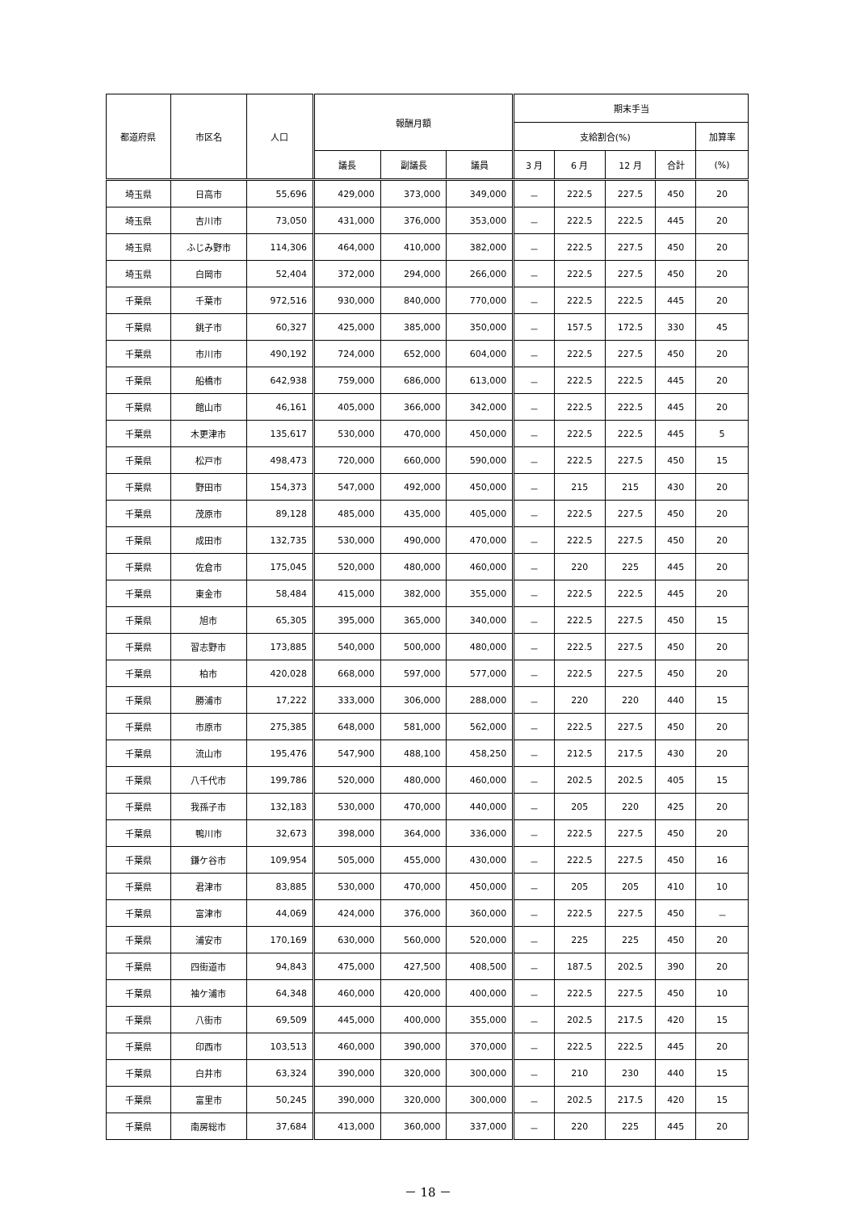| 都道府県 | 市区名 | 人口 | 報酬月額 | | | 期末手当 | | | | |
| --- | --- | --- | --- | --- | --- | --- | --- | --- | --- | --- |
| | | | | | | 支給割合(%) | | | | 加算率 |
| | | | 議長 | 副議長 | 議員 | 3 月 | 6 月 | 12 月 | 合計 | (%) |
| 埼玉県 | 日高市 | 55,696 | 429,000 | 373,000 | 349,000 | － | 222.5 | 227.5 | 450 | 20 |
| 埼玉県 | 吉川市 | 73,050 | 431,000 | 376,000 | 353,000 | － | 222.5 | 222.5 | 445 | 20 |
| 埼玉県 | ふじみ野市 | 114,306 | 464,000 | 410,000 | 382,000 | － | 222.5 | 227.5 | 450 | 20 |
| 埼玉県 | 白岡市 | 52,404 | 372,000 | 294,000 | 266,000 | － | 222.5 | 227.5 | 450 | 20 |
| 千葉県 | 千葉市 | 972,516 | 930,000 | 840,000 | 770,000 | － | 222.5 | 222.5 | 445 | 20 |
| 千葉県 | 銚子市 | 60,327 | 425,000 | 385,000 | 350,000 | － | 157.5 | 172.5 | 330 | 45 |
| 千葉県 | 市川市 | 490,192 | 724,000 | 652,000 | 604,000 | － | 222.5 | 227.5 | 450 | 20 |
| 千葉県 | 船橋市 | 642,938 | 759,000 | 686,000 | 613,000 | － | 222.5 | 222.5 | 445 | 20 |
| 千葉県 | 館山市 | 46,161 | 405,000 | 366,000 | 342,000 | － | 222.5 | 222.5 | 445 | 20 |
| 千葉県 | 木更津市 | 135,617 | 530,000 | 470,000 | 450,000 | － | 222.5 | 222.5 | 445 | 5 |
| 千葉県 | 松戸市 | 498,473 | 720,000 | 660,000 | 590,000 | － | 222.5 | 227.5 | 450 | 15 |
| 千葉県 | 野田市 | 154,373 | 547,000 | 492,000 | 450,000 | － | 215 | 215 | 430 | 20 |
| 千葉県 | 茂原市 | 89,128 | 485,000 | 435,000 | 405,000 | － | 222.5 | 227.5 | 450 | 20 |
| 千葉県 | 成田市 | 132,735 | 530,000 | 490,000 | 470,000 | － | 222.5 | 227.5 | 450 | 20 |
| 千葉県 | 佐倉市 | 175,045 | 520,000 | 480,000 | 460,000 | － | 220 | 225 | 445 | 20 |
| 千葉県 | 東金市 | 58,484 | 415,000 | 382,000 | 355,000 | － | 222.5 | 222.5 | 445 | 20 |
| 千葉県 | 旭市 | 65,305 | 395,000 | 365,000 | 340,000 | － | 222.5 | 227.5 | 450 | 15 |
| 千葉県 | 習志野市 | 173,885 | 540,000 | 500,000 | 480,000 | － | 222.5 | 227.5 | 450 | 20 |
| 千葉県 | 柏市 | 420,028 | 668,000 | 597,000 | 577,000 | － | 222.5 | 227.5 | 450 | 20 |
| 千葉県 | 勝浦市 | 17,222 | 333,000 | 306,000 | 288,000 | － | 220 | 220 | 440 | 15 |
| 千葉県 | 市原市 | 275,385 | 648,000 | 581,000 | 562,000 | － | 222.5 | 227.5 | 450 | 20 |
| 千葉県 | 流山市 | 195,476 | 547,900 | 488,100 | 458,250 | － | 212.5 | 217.5 | 430 | 20 |
| 千葉県 | 八千代市 | 199,786 | 520,000 | 480,000 | 460,000 | － | 202.5 | 202.5 | 405 | 15 |
| 千葉県 | 我孫子市 | 132,183 | 530,000 | 470,000 | 440,000 | － | 205 | 220 | 425 | 20 |
| 千葉県 | 鴨川市 | 32,673 | 398,000 | 364,000 | 336,000 | － | 222.5 | 227.5 | 450 | 20 |
| 千葉県 | 鎌ケ谷市 | 109,954 | 505,000 | 455,000 | 430,000 | － | 222.5 | 227.5 | 450 | 16 |
| 千葉県 | 君津市 | 83,885 | 530,000 | 470,000 | 450,000 | － | 205 | 205 | 410 | 10 |
| 千葉県 | 富津市 | 44,069 | 424,000 | 376,000 | 360,000 | － | 222.5 | 227.5 | 450 | － |
| 千葉県 | 浦安市 | 170,169 | 630,000 | 560,000 | 520,000 | － | 225 | 225 | 450 | 20 |
| 千葉県 | 四街道市 | 94,843 | 475,000 | 427,500 | 408,500 | － | 187.5 | 202.5 | 390 | 20 |
| 千葉県 | 袖ケ浦市 | 64,348 | 460,000 | 420,000 | 400,000 | － | 222.5 | 227.5 | 450 | 10 |
| 千葉県 | 八街市 | 69,509 | 445,000 | 400,000 | 355,000 | － | 202.5 | 217.5 | 420 | 15 |
| 千葉県 | 印西市 | 103,513 | 460,000 | 390,000 | 370,000 | － | 222.5 | 222.5 | 445 | 20 |
| 千葉県 | 白井市 | 63,324 | 390,000 | 320,000 | 300,000 | － | 210 | 230 | 440 | 15 |
| 千葉県 | 富里市 | 50,245 | 390,000 | 320,000 | 300,000 | － | 202.5 | 217.5 | 420 | 15 |
| 千葉県 | 南房総市 | 37,684 | 413,000 | 360,000 | 337,000 | － | 220 | 225 | 445 | 20 |
－ 18 －